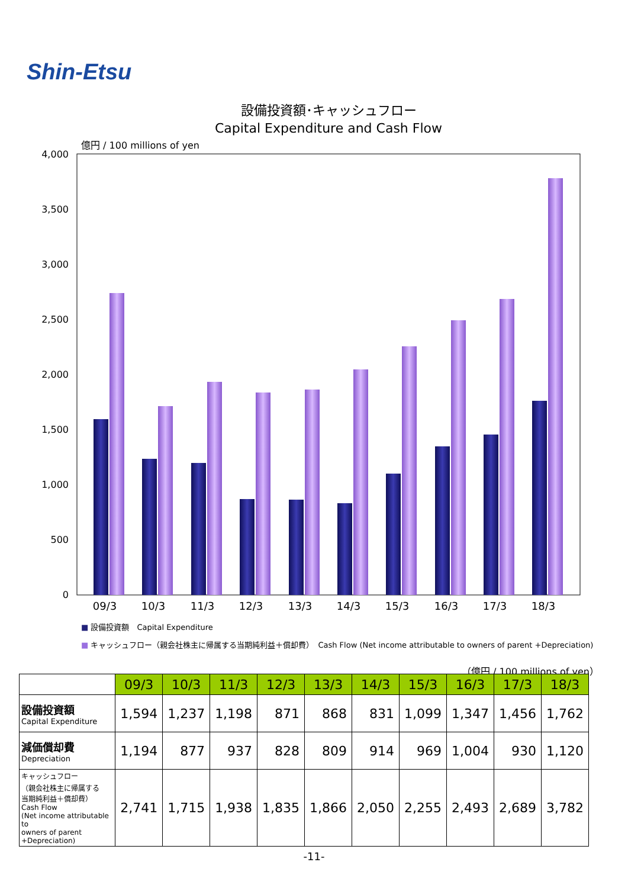Shin-Etsu
設備投資額･キャッシュフロー
Capital Expenditure and Cash Flow
億円 / 100 millions of yen
4,000
3,500
3,000
2,500
2,000
1,500
1,000
500
0
09/3
10/3
11/3
12/3
13/3
14/3
15/3
16/3
17/3
18/3
■ 設備投資額　Capital Expenditure
■ キャッシュフロー（親会社株主に帰属する当期純利益＋償却費）　Cash Flow (Net income attributable to owners of parent +Depreciation)
（億円 / 100 millions of yen）
| | 09/3 | 10/3 | 11/3 | 12/3 | 13/3 | 14/3 | 15/3 | 16/3 | 17/3 | 18/3 |
| --- | --- | --- | --- | --- | --- | --- | --- | --- | --- | --- |
| 設備投資額 Capital Expenditure | 1,594 | 1,237 | 1,198 | 871 | 868 | 831 | 1,099 | 1,347 | 1,456 | 1,762 |
| 減価償却費 Depreciation | 1,194 | 877 | 937 | 828 | 809 | 914 | 969 | 1,004 | 930 | 1,120 |
| キャッシュフロー （親会社株主に帰属する 当期純利益＋償却費） Cash Flow (Net income attributable to owners of parent +Depreciation) | 2,741 | 1,715 | 1,938 | 1,835 | 1,866 | 2,050 | 2,255 | 2,493 | 2,689 | 3,782 |
-11-